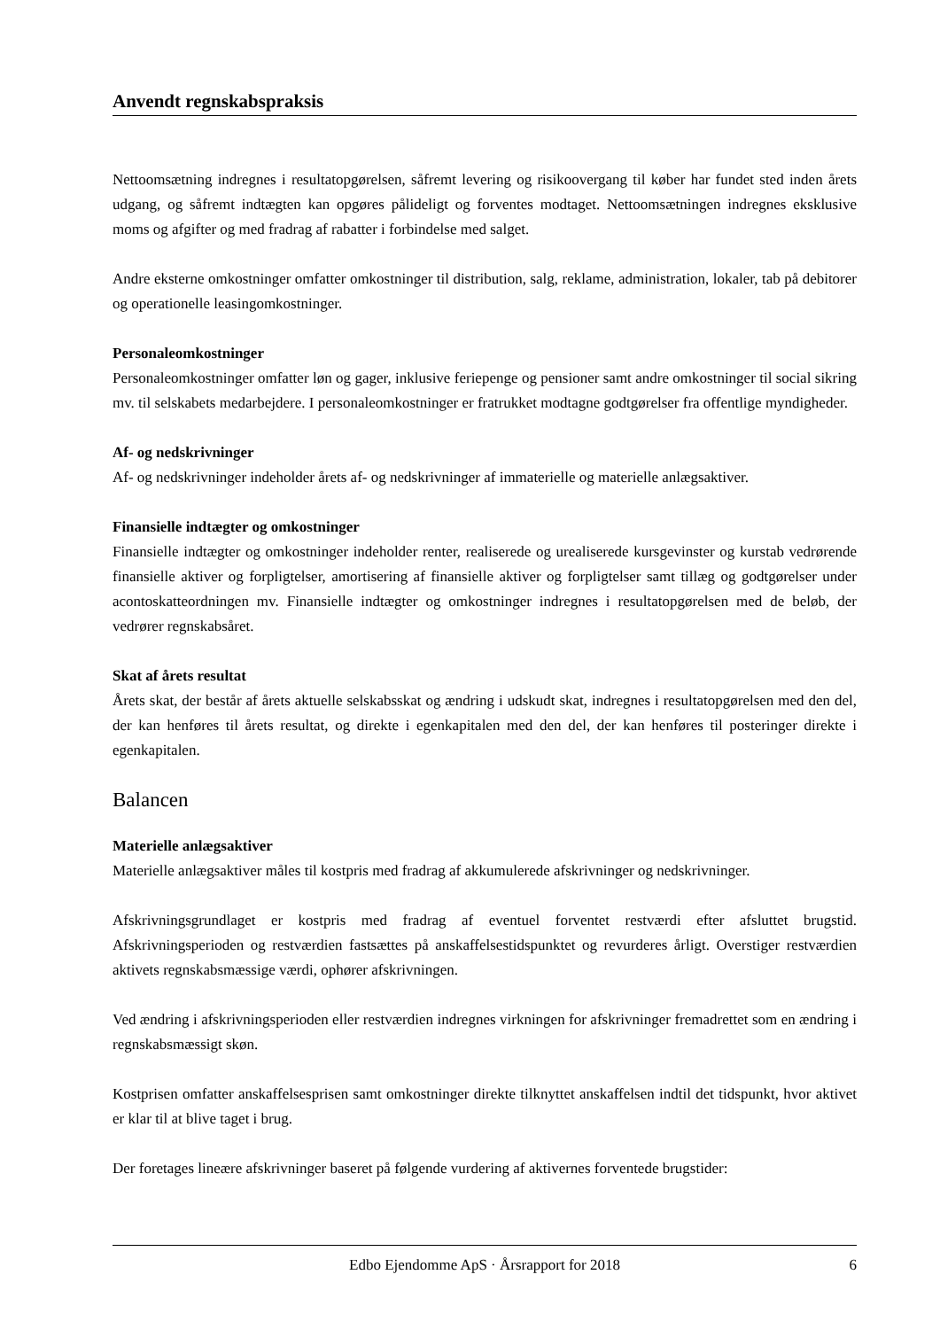Anvendt regnskabspraksis
Nettoomsætning indregnes i resultatopgørelsen, såfremt levering og risikoovergang til køber har fundet sted inden årets udgang, og såfremt indtægten kan opgøres pålideligt og forventes modtaget. Nettoomsætningen indregnes eksklusive moms og afgifter og med fradrag af rabatter i forbindelse med salget.
Andre eksterne omkostninger omfatter omkostninger til distribution, salg, reklame, administration, lokaler, tab på debitorer og operationelle leasingomkostninger.
Personaleomkostninger
Personaleomkostninger omfatter løn og gager, inklusive feriepenge og pensioner samt andre omkostninger til social sikring mv. til selskabets medarbejdere. I personaleomkostninger er fratrukket modtagne godtgørelser fra offentlige myndigheder.
Af- og nedskrivninger
Af- og nedskrivninger indeholder årets af- og nedskrivninger af immaterielle og materielle anlægsaktiver.
Finansielle indtægter og omkostninger
Finansielle indtægter og omkostninger indeholder renter, realiserede og urealiserede kursgevinster og kurstab vedrørende finansielle aktiver og forpligtelser, amortisering af finansielle aktiver og forpligtelser samt tillæg og godtgørelser under acontoskatteordningen mv. Finansielle indtægter og omkostninger indregnes i resultatopgørelsen med de beløb, der vedrører regnskabsåret.
Skat af årets resultat
Årets skat, der består af årets aktuelle selskabsskat og ændring i udskudt skat, indregnes i resultatopgørelsen med den del, der kan henføres til årets resultat, og direkte i egenkapitalen med den del, der kan henføres til posteringer direkte i egenkapitalen.
Balancen
Materielle anlægsaktiver
Materielle anlægsaktiver måles til kostpris med fradrag af akkumulerede afskrivninger og nedskrivninger.
Afskrivningsgrundlaget er kostpris med fradrag af eventuel forventet restværdi efter afsluttet brugstid. Afskrivningsperioden og restværdien fastsættes på anskaffelsestidspunktet og revurderes årligt. Overstiger restværdien aktivets regnskabsmæssige værdi, ophører afskrivningen.
Ved ændring i afskrivningsperioden eller restværdien indregnes virkningen for afskrivninger fremadrettet som en ændring i regnskabsmæssigt skøn.
Kostprisen omfatter anskaffelsesprisen samt omkostninger direkte tilknyttet anskaffelsen indtil det tidspunkt, hvor aktivet er klar til at blive taget i brug.
Der foretages lineære afskrivninger baseret på følgende vurdering af aktivernes forventede brugstider:
Edbo Ejendomme ApS · Årsrapport for 2018 6